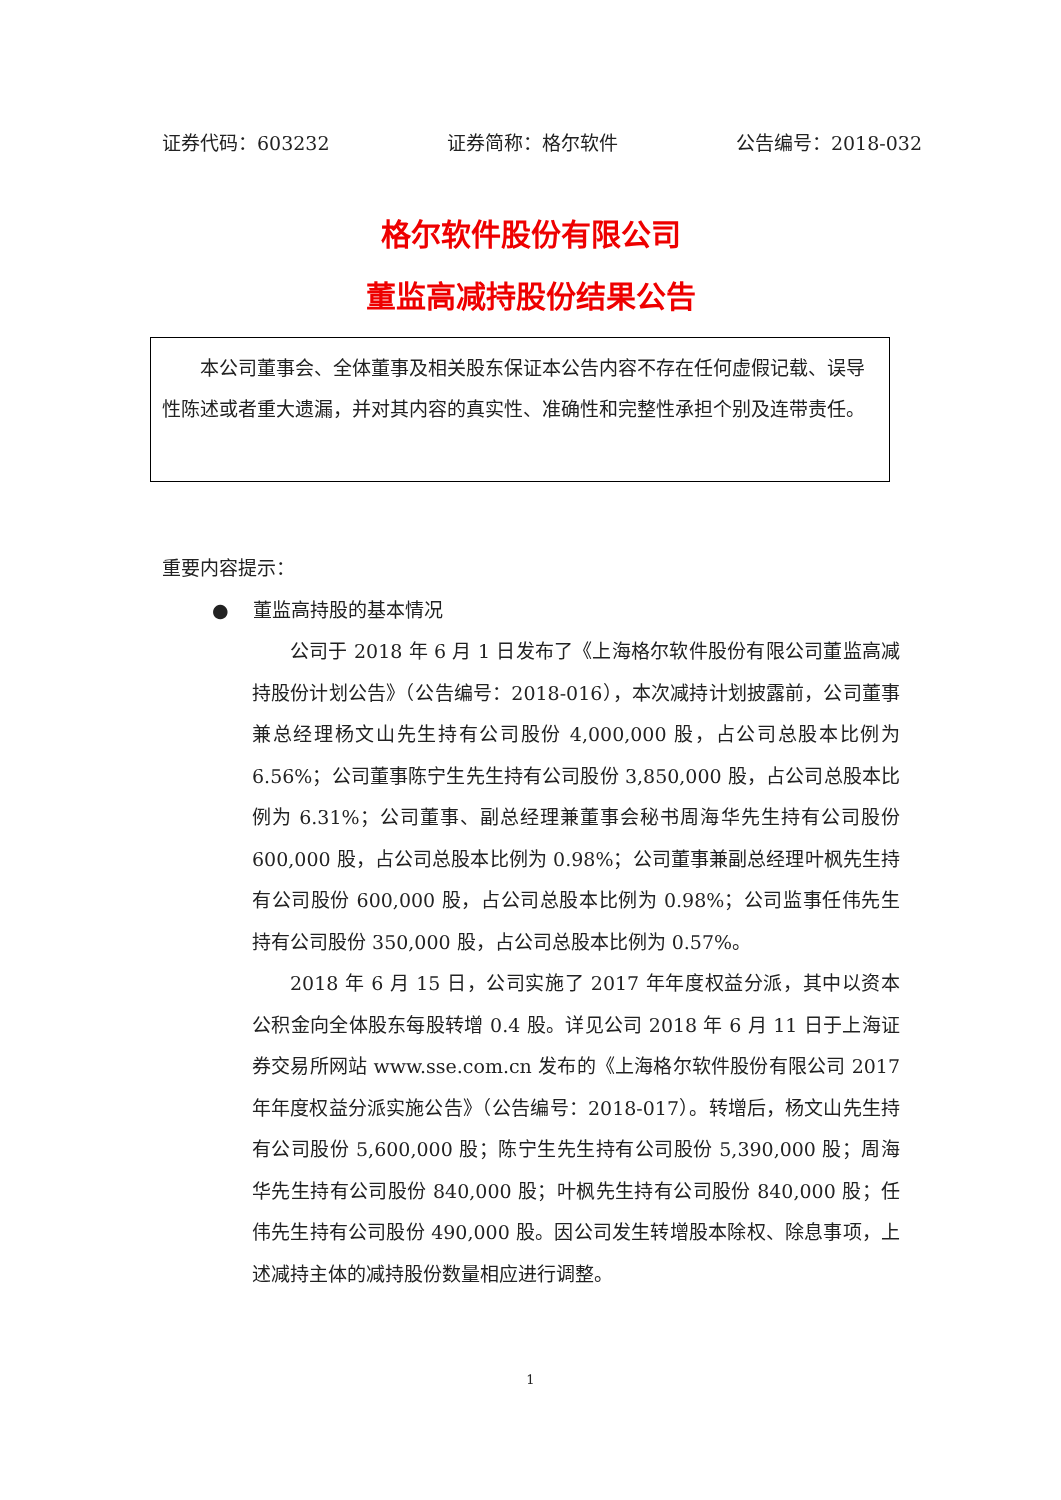证券代码：603232 证券简称：格尔软件 公告编号：2018-032
格尔软件股份有限公司
董监高减持股份结果公告
本公司董事会、全体董事及相关股东保证本公告内容不存在任何虚假记载、误导性陈述或者重大遗漏，并对其内容的真实性、准确性和完整性承担个别及连带责任。
重要内容提示：
● 董监高持股的基本情况
公司于 2018 年 6 月 1 日发布了《上海格尔软件股份有限公司董监高减持股份计划公告》（公告编号：2018-016），本次减持计划披露前，公司董事兼总经理杨文山先生持有公司股份 4,000,000 股，占公司总股本比例为 6.56%；公司董事陈宁生先生持有公司股份 3,850,000 股，占公司总股本比例为 6.31%；公司董事、副总经理兼董事会秘书周海华先生持有公司股份 600,000 股，占公司总股本比例为 0.98%；公司董事兼副总经理叶枫先生持有公司股份 600,000 股，占公司总股本比例为 0.98%；公司监事任伟先生持有公司股份 350,000 股，占公司总股本比例为 0.57%。
2018 年 6 月 15 日，公司实施了 2017 年年度权益分派，其中以资本公积金向全体股东每股转增 0.4 股。详见公司 2018 年 6 月 11 日于上海证券交易所网站 www.sse.com.cn 发布的《上海格尔软件股份有限公司 2017 年年度权益分派实施公告》（公告编号：2018-017）。转增后，杨文山先生持有公司股份 5,600,000 股；陈宁生先生持有公司股份 5,390,000 股；周海华先生持有公司股份 840,000 股；叶枫先生持有公司股份 840,000 股；任伟先生持有公司股份 490,000 股。因公司发生转增股本除权、除息事项，上述减持主体的减持股份数量相应进行调整。
1